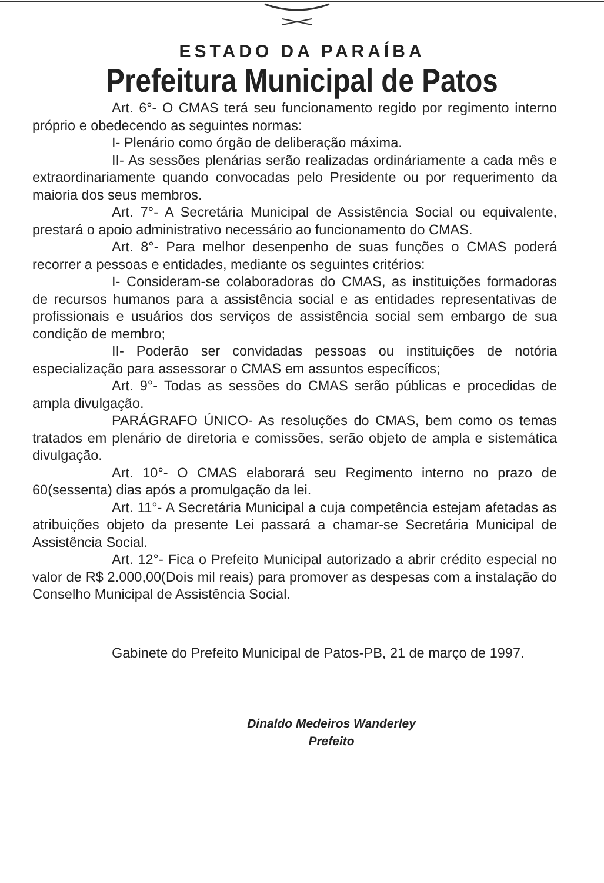ESTADO DA PARAÍBA
Prefeitura Municipal de Patos
Art. 6°- O CMAS terá seu funcionamento regido por regimento interno próprio e obedecendo as seguintes normas:
I- Plenário como órgão de deliberação máxima.
II- As sessões plenárias serão realizadas ordináriamente a cada mês e extraordinariamente quando convocadas pelo Presidente ou por requerimento da maioria dos seus membros.
Art. 7°- A Secretária Municipal de Assistência Social ou equivalente, prestará o apoio administrativo necessário ao funcionamento do CMAS.
Art. 8°- Para melhor desenpenho de suas funções o CMAS poderá recorrer a pessoas e entidades, mediante os seguintes critérios:
I- Consideram-se colaboradoras do CMAS, as instituições formadoras de recursos humanos para a assistência social e as entidades representativas de profissionais e usuários dos serviços de assistência social sem embargo de sua condição de membro;
II- Poderão ser convidadas pessoas ou instituições de notória especialização para assessorar o CMAS em assuntos específicos;
Art. 9°- Todas as sessões do CMAS serão públicas e procedidas de ampla divulgação.
PARÁGRAFO ÚNICO- As resoluções do CMAS, bem como os temas tratados em plenário de diretoria e comissões, serão objeto de ampla e sistemática divulgação.
Art. 10°- O CMAS elaborará seu Regimento interno no prazo de 60(sessenta) dias após a promulgação da lei.
Art. 11°- A Secretária Municipal a cuja competência estejam afetadas as atribuições objeto da presente Lei passará a chamar-se Secretária Municipal de Assistência Social.
Art. 12°- Fica o Prefeito Municipal autorizado a abrir crédito especial no valor de R$ 2.000,00(Dois mil reais) para promover as despesas com a instalação do Conselho Municipal de Assistência Social.
Gabinete do Prefeito Municipal de Patos-PB, 21 de março de 1997.
Dinaldo Medeiros Wanderley
Prefeito